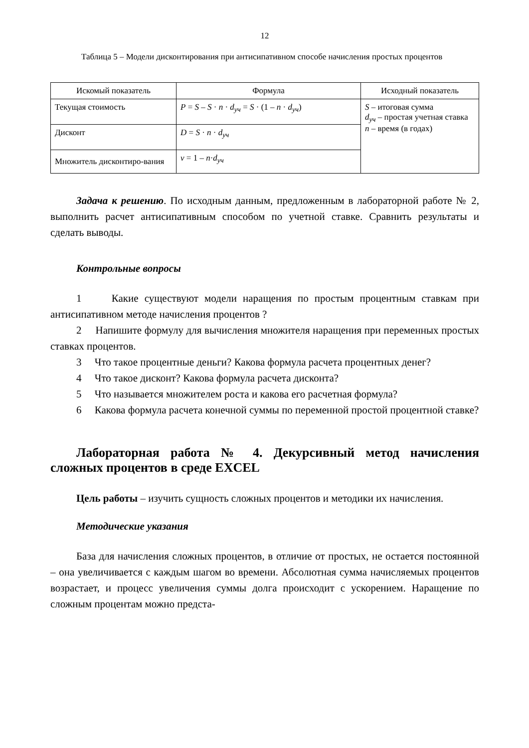12
Таблица 5 – Модели дисконтирования при антисипативном способе начисления простых процентов
| Искомый показатель | Формула | Исходный показатель |
| --- | --- | --- |
| Текущая стоимость | P = S – S · n · d<sub>уч</sub> = S · (1 – n · d<sub>уч</sub>) | S – итоговая сумма d<sub>уч</sub> – простая учетная ставка n – время (в годах) |
| Дисконт | D = S · n · d<sub>уч</sub> | |
| Множитель дисконтиро-вания | v = 1 – n · d<sub>уч</sub> | |
Задача к решению. По исходным данным, предложенным в лабораторной работе № 2, выполнить расчет антисипативным способом по учетной ставке. Сравнить результаты и сделать выводы.
Контрольные вопросы
1 Какие существуют модели наращения по простым процентным ставкам при антисипативном методе начисления процентов ?
2 Напишите формулу для вычисления множителя наращения при переменных простых ставках процентов.
3 Что такое процентные деньги? Какова формула расчета процентных денег?
4 Что такое дисконт? Какова формула расчета дисконта?
5 Что называется множителем роста и какова его расчетная формула?
6 Какова формула расчета конечной суммы по переменной простой процентной ставке?
Лабораторная работа № 4. Декурсивный метод начисления сложных процентов в среде EXCEL
Цель работы – изучить сущность сложных процентов и методики их начисления.
Методические указания
База для начисления сложных процентов, в отличие от простых, не остается постоянной – она увеличивается с каждым шагом во времени. Абсолютная сумма начисляемых процентов возрастает, и процесс увеличения суммы долга происходит с ускорением. Наращение по сложным процентам можно предста-